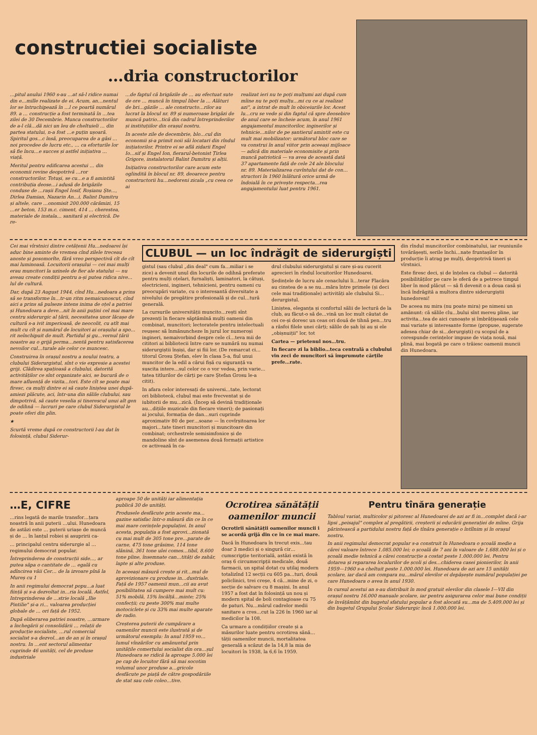constructiei socialiste
…dria constructorilor
…pitul anului 1960 s-au …at să-l ridice numai din e…mille realizate de ei. Acum, an…nentul lor se întruchipează în …l ce poartă numărul 89. a … construcție a fost terminată în …tea zilei de 30 Decembrie. Munca constructorilor de a-l clă…dă nici un leu de cheltuieli … din partea statului, n-a fost …e puțin ușoară. Spiritul gos…c însă, preocuparea de a găsi … noi procedee de lucru etc., … ca eforturile lor să fie încu…e succes și astfel inițiativa … viață.
Meritul pentru edificarea acestui … din economii revine deopotrivă …ror constructorilor. Totuși, se cu…e a fi amintită contribuția deose…i adusă de brigăzile conduse de …rașii Engel Iosif, Roșianu Ște…, Dirlea Damian, Nazarin An…i, Balint Dumitru și altele, care …onomisit 200.000 cărămizi, 15 …er beton, 153 m.c. ciment, 414 … cherestea, materiale de instala… sanitară și electrică. De re-
…de faptul că brigăzile de … au efectuat sute de ore … muncă în timpul liber la … Alături de bri…găzile … ale constructo…rilor au lucrat la blocul nr. 89 și numeroase brigăzi de muncă patrio…tică din cadrul întreprinderilor și instituțiilor din orașul nostru.
In aceste zile de decembrie, blo…cul din economii și-a primit noii săi locatari din rîndul inițiatorilor. Printre ei se află zidarii Engel Io…sif și Engel Ion, fierarul-betonist Țirlea Grigore, instalatorul Balint Dumitru și alții.
Inițiativa constructorilor care acum este oglindită în blocul nr. 89, deoarece pentru constructorii hu…nedoreni zicala „cu ceea ce ai
realizat ieri nu te poți mulțumi azi după cum mîine nu te poți mulțu…mi cu ce ai realizat azi", a intrat de mult în obiceiurile lor. Acest lu…cru se vede și din faptul că spre deosebire de anul care se încheie acum, în anul 1961 angajamentul muncitorilor, inginerilor și tehnicie…nilor de pe șantierul amintit este cu mult mai mobilizator: următorul bloc care se va construi în anul viitor prin aceeași mijloace — adică din materiale economisite și prin muncă patriotică — va avea de această dată 37 apartamente față de cele 24 ale blocului nr. 89. Materializarea cuvîntului dat de con…structori în 1960 înlătură orice urmă de îndoială în ce privește respecta…rea angajamentului luat pentru 1961.
Cei mai vîrstnici dintre cetățenii Hu…nedoarei își aduc bine aminte de vremea cînd zilele treceau anoste și posomorîte, fără vreo perspectivă cît de cît mai luminoasă. Locuitorii orașului — cei mai mulți erau muncitori la uzinele de fier ale statului — nu aveau create condiții pentru a-și putea ridica nive…lul de cultură.
Dar, după 23 August 1944, cînd Hu…nedoara a prins să se transforme în…tr-un ritm nemaicunoscut, cînd aici a prins să pulseze intens inima de oțel a patriei și Hunedoara a deve…nit în anii puțini cel mai mare centru siderurgic al țării, necesitatea unor lăcașe de cultură s-a ivit imperioasă, de neocolit, cu atît mai mult cu cît și numărul de locuitori ai orașului a spo…rit neînchipuit de mult. Partidul și gu…vernul țării noastre au o grijă perma…nentă pentru satisfacerea nevoilor cul…turale ale celor ce muncesc.
Construirea în orașul nostru a noului teatru, a clubului Siderurgistul, sînt o vie expresie a acestei griji. Clădirea spațioasă a clubului, datorită activităților ce sînt organizate aici, se bucură de o mare afluență de vizita…tori. Este cît se poate mai firesc, ca mulți dintre ei să caute liniștea unei după-amiezi plăcute, aci, într-una din sălile clubului, sau dimpotrivă, să caute veselia și tinerescul unui alt gen de odihnă — lucruri pe care clubul Siderurgistul le poate oferi din plin.
★
Scurtă vreme după ce constructorii l-au dat în folosință, clubul Siderur-
CLUBUL — un loc îndrăgit de siderurgiști
gistul (sau clubul „din deal" cum fa…miliar i se zice) a devenit unul din locurile de odihnă preferate pentru mulți oțelari, furnaliști, laminatori, la cătuși, electricieni, ingineri, tehnicieni, pentru oameni cu preocupări variate, cu o interesantă diversitate a nivelului de pregătire profesională și de cul…tură generală.
La cursurile universității muncito…rești sînt prezenți în fiecare săptămînă mulți oameni din combinat, muncitori; lectoratele pentru intelectuali reușesc să înmănuncheze în jurul lor numeroși ingineri, nemaivorbind despre cele cî…teva mii de cititori ai bibliotecii între care se numără nu numai siderurgiștii înșiși, dar și fiii lor. (De remarcat ci…titorul Grosu Ștefan, elev în clasa 5-a, fiul unui muncitor de la edil a cărui fișă cu siguranță va suscita intere…sul celor ce o vor vedea, prin varie…tatea titlurilor de cărți pe care Ștefan Grosu le-a citit).
In afara celor interesați de universi…tate, lectorat ori bibliotecă, clubul mai este frecventat și de iubitorii de mu…zică. (Încep să devină tradiționale au…dițiile muzicale din fiecare vineri); de pasionați ai jocului, formația de dan…suri cuprinde aproximativ 80 de per…soane — în covîrșitoarea lor majori…tate tineri muncitori și muncitoare din combinat; orchestrele semisimfonice și de mandoline sînt de asemenea două formații artistice ce activează în ca-
drul clubului siderurgistul și care și-au cucerit aprecieri în rîndul locuitorilor Hunedoarei.
Ședințele de lucru ale cenaclului li…terar Flacăra au cinstea de a se nu…măra între primele (și deci cele mai tradiționale) activități ale clubului Si…derurgistul.
Liniștea, eleganța și confortul sălii de lectură de la club, au făcut-o să de…vină un loc mult căutat de cei ce-și doresc un ceas ori două de tihnă pen…tru a răsfoi filele unei cărți; sălile de șah își au și ele „obișnuiții" lor, tot
Cartea — prietenul nos…tru.
In fiecare zi la biblio…teca centrală a clubului vin zeci de muncitori să împrumute cărțile prefe…rate.
din rîndul muncitorilor combinatului, iar reuniunile tovărășești, serile închi…nate fruntașilor în producție îi atrag pe mulți, deopotrivă tineri și vîrstnici.
Este firesc deci, și de înțeles ca clubul — datorită posibilităților pe care le oferă de a petrece timpul liber în mod plăcut — să fi devenit o a doua casă și încă îndrăgită a multora dintre siderurgiștii hunedoreni!
De aceea nu mira (nu poate mira) pe nimeni un amănunt: că sălile clu…bului sînt mereu pline, iar activita…tea de aici cunoaște și îmbrățișează cele mai variate și interesante forme (propuse, sugerate adesea chiar de si…derurgiști) cu scopul de a corespunde cerințelor impuse de viața nouă, mai plină, mai bogată pe care o trăiesc oamenii muncii din Hunedoara.
…E, CIFRE
…rins legată de marile transfor…țara noastră în anii puterii …ului. Hunedoara de astăzi este … puterii uriașe de muncă și de … în lanțul robiei și asupririi ca-
… principalul centru siderurgie al … regimului democrat popular.
Întreprinderea de construcții side…, ar putea săpa o cantitate de … egală cu adîncirea văii Cer… de la izvoare pînă la Mureș cu 1
In anii regimului democrat popu…a luat ființă și s-a dezvoltat in…ria locală. Astfel, Intreprinderea de …strie locală „Ilie Pintilie" și-a ri… valoarea producției globale de … ori față de 1952.
După eliberarea patriei noastre, …urmare a închegării și consolidării … relații de producție socialiste, …rul comercial socialist s-a dezvol…an de an și în orașul nostru. In …ent sectorul alimentar cuprinde 46 unități, cel de produse industriale
aproape 50 de unități iar alimentația publică 30 de unități.
Produsele desfăcute prin aceste ma…gazine satisfac într-o măsură din ce în ce mai mare cerințele populației. In anul acesta, populația a fost aprovi…zionată cu mai mult de 305 tone pre…parate de carne, 475 tone grăsime, 114 tone slănină, 361 tone ulei comes…tibil, 8.600 tone pîine, însemnate can…tități de zahăr, lapte și alte produse.
In aceeași măsură crește și rit…mul de aprovizionare cu produse in…dustriale. Față de 1957 oamenii mun…cii au avut posibilitatea să cumpere mai mult cu: 51% mobilă, 15% încălță…minte; 25% confecții; cu peste 300% mai multe motociclete și cu 33% mai multe aparate de radio.
Creșterea puterii de cumpărare a oamenilor muncii este ilustrată și de următorul exemplu: In anul 1959 vo…lumul vînzărilor cu amănuntul prin unitățile comerțului socialist din ora…șul Hunedoara se ridică la aproape 5.000 lei pe cap de locuitor fără să mai socotim volumul unor produse a…gricole desfăcute pe piață de către gospodăriile de stat sau cele coleo…tive.
Ocrotirea sănătății oamenilor muncii
Ocrotirii sănătății oamenilor muncii i se acordă grijă din ce în ce mai mare.
Dacă în Hunedoara în trecut exis…tau doar 3 medici și o singură cir…cumscripție teritorială, astăzi există în oraș 6 circumscripții medicale, două farmacii, un spital dotat cu utilaj modern totalizînd 12 secții cu 605 pa…turi, două policlinici, trei creșe, 4 că…mine de zi, o secție de salvare cu 8 mașini. In anul 1957 a fost dat în folosință un nou și modern spital de boli contagioase cu 75 de paturi. Nu…mărul cadrelor medii sanitare a cres…cut la 226 în 1960 iar al medicilor la 108.
Ca urmare a condițiilor create și a măsurilor luate pentru ocrotirea sănă…tății oamenilor muncii, mortalitatea generală a scăzut de la 14,8 la mia de locuitori în 1938, la 6,6 în 1959.
Pentru tînăra generație
Tabloul variat, multicolor și pitoresc al Hunedoarei de azi ar fi in…complet dacă i-ar lipsi „peisajul" complex al pregătirii, creșterii și educării generației de mîine. Grija părintească a partidului nostru față de tînăra generație o întîlnim și în orașul nostru.
In anii regimului democrat popular s-a construit în Hunedoara o școală medie a cărei valoare întrece 1.085.000 lei; o școală de 7 ani în valoare de 1.688.000 lei și o școală medie tehnică a cărei construcție a costat peste 1.000.000 lei. Pentru dotarea și repararea localurilor de școli și des…chiderea casei pionierilor, în anii 1959—1960 s-a cheltuit peste 1.000.000 lei. Hunedoara de azi are 15 unități școlare, iar dacă am compara nu…mărul elevilor ei depășește numărul populației pe care Hunedoara o avea în anul 1930.
In cursul acestui an s-au distribuit în mod gratuit elevilor din clasele I—VII din orașul nostru 16.000 manuale școlare, iar pentru asigurarea celor mai bune condiții de învățămînt din bugetul sfatului popular a fost alocată su…ma de 5.409.000 lei și din bugetul Grupului Școlar Siderurgic încă 1.000.000 lei.